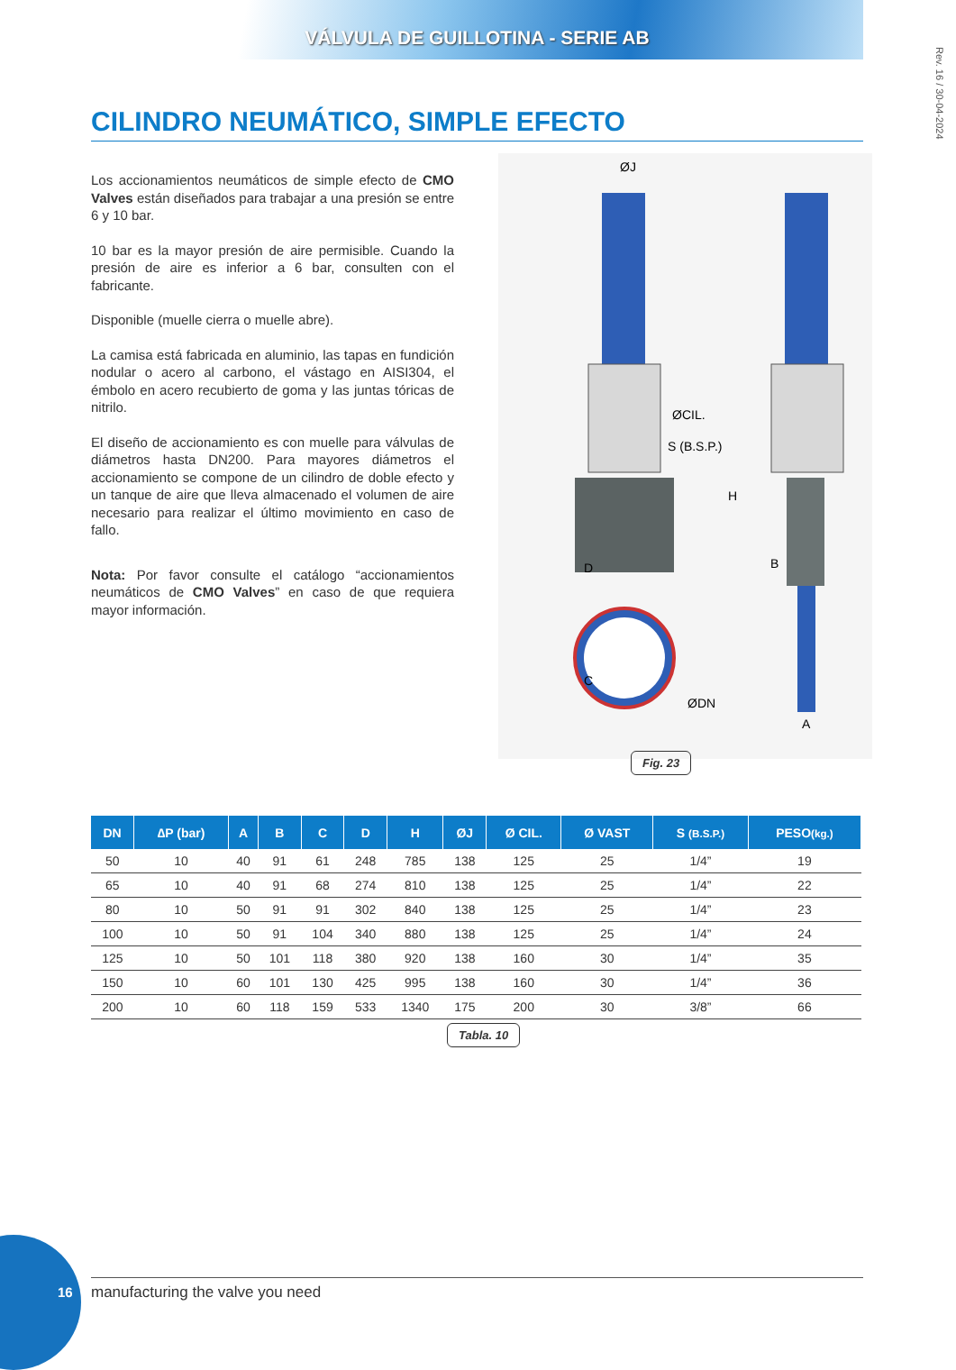VÁLVULA DE GUILLOTINA - SERIE AB
Rev. 16 / 30-04-2024
CILINDRO NEUMÁTICO, SIMPLE EFECTO
Los accionamientos neumáticos de simple efecto de CMO Valves están diseñados para trabajar a una presión se entre 6 y 10 bar.
10 bar es la mayor presión de aire permisible. Cuando la presión de aire es inferior a 6 bar, consulten con el fabricante.
Disponible (muelle cierra o muelle abre).
La camisa está fabricada en aluminio, las tapas en fundición nodular o acero al carbono, el vástago en AISI304, el émbolo en acero recubierto de goma y las juntas tóricas de nitrilo.
El diseño de accionamiento es con muelle para válvulas de diámetros hasta DN200. Para mayores diámetros el accionamiento se compone de un cilindro de doble efecto y un tanque de aire que lleva almacenado el volumen de aire necesario para realizar el último movimiento en caso de fallo.
Nota: Por favor consulte el catálogo “accionamientos neumáticos de CMO Valves” en caso de que requiera mayor información.
ØJ
ØCIL.
S (B.S.P.)
D
C
ØDN
H
B
A
Fig. 23
| DN | ∆P (bar) | A | B | C | D | H | ØJ | Ø CIL. | Ø VAST | S (B.S.P.) | PESO (kg.) |
| --- | --- | --- | --- | --- | --- | --- | --- | --- | --- | --- | --- |
| 50 | 10 | 40 | 91 | 61 | 248 | 785 | 138 | 125 | 25 | 1/4” | 19 |
| 65 | 10 | 40 | 91 | 68 | 274 | 810 | 138 | 125 | 25 | 1/4” | 22 |
| 80 | 10 | 50 | 91 | 91 | 302 | 840 | 138 | 125 | 25 | 1/4” | 23 |
| 100 | 10 | 50 | 91 | 104 | 340 | 880 | 138 | 125 | 25 | 1/4” | 24 |
| 125 | 10 | 50 | 101 | 118 | 380 | 920 | 138 | 160 | 30 | 1/4” | 35 |
| 150 | 10 | 60 | 101 | 130 | 425 | 995 | 138 | 160 | 30 | 1/4” | 36 |
| 200 | 10 | 60 | 118 | 159 | 533 | 1340 | 175 | 200 | 30 | 3/8” | 66 |
Tabla. 10
16 manufacturing the valve you need